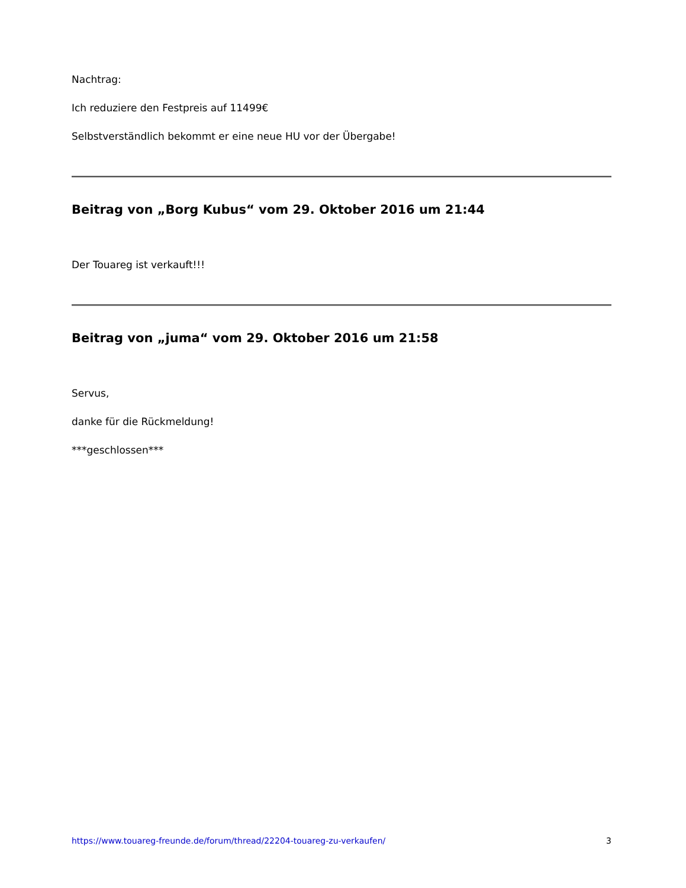Nachtrag:
Ich reduziere den Festpreis auf 11499€
Selbstverständlich bekommt er eine neue HU vor der Übergabe!
Beitrag von „Borg Kubus“ vom 29. Oktober 2016 um 21:44
Der Touareg ist verkauft!!!
Beitrag von „juma“ vom 29. Oktober 2016 um 21:58
Servus,
danke für die Rückmeldung!
***geschlossen***
https://www.touareg-freunde.de/forum/thread/22204-touareg-zu-verkaufen/ 3